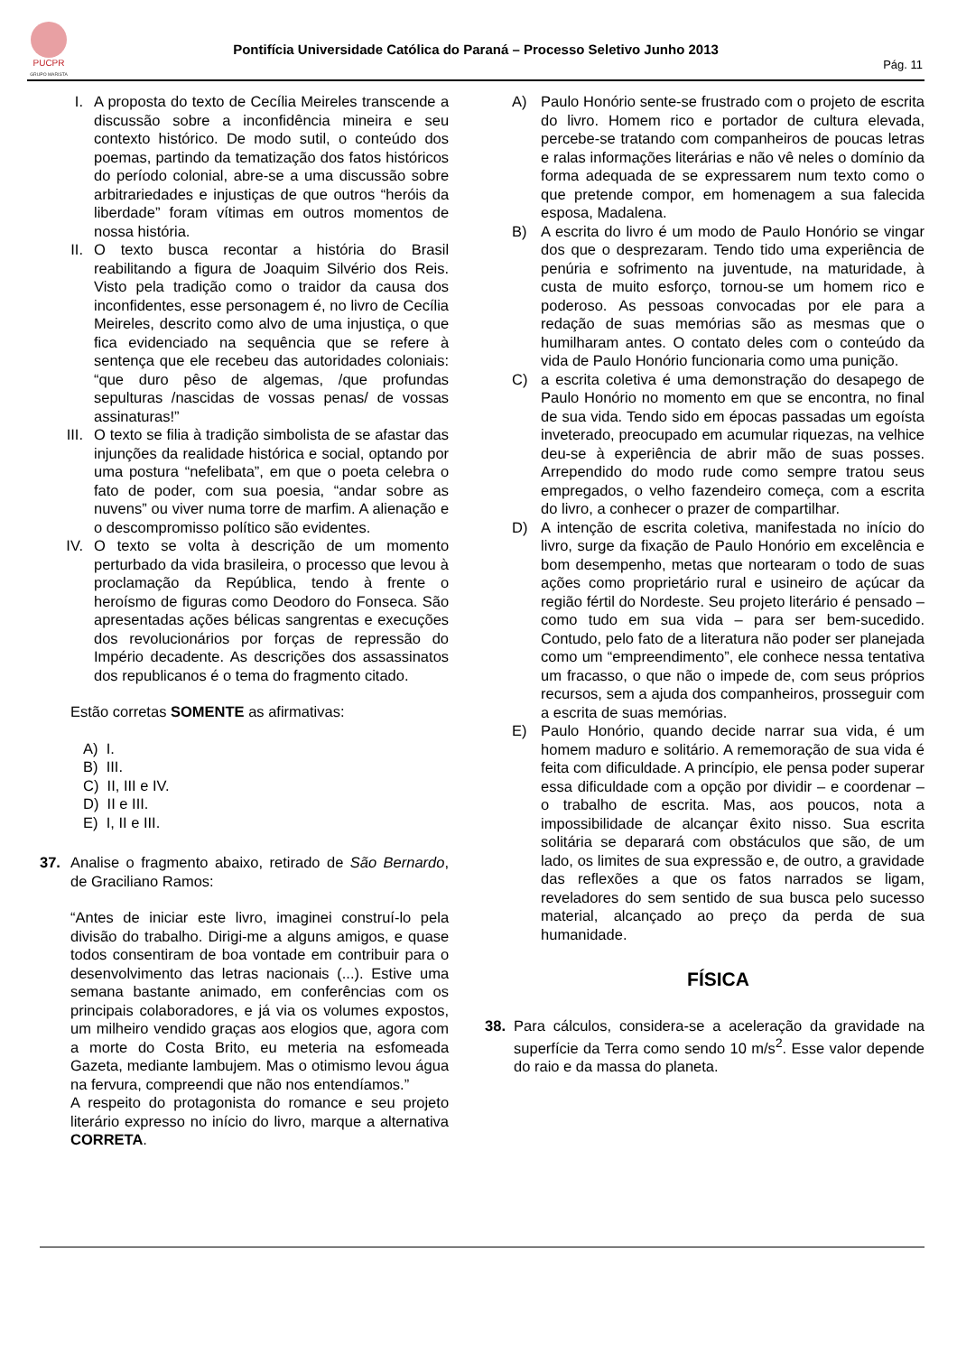PUCPR
GRUPO MARISTA
Pontifícia Universidade Católica do Paraná – Processo Seletivo Junho 2013
Pág. 11
I. A proposta do texto de Cecília Meireles transcende a discussão sobre a inconfidência mineira e seu contexto histórico. De modo sutil, o conteúdo dos poemas, partindo da tematização dos fatos históricos do período colonial, abre-se a uma discussão sobre arbitrariedades e injustiças de que outros “heróis da liberdade” foram vítimas em outros momentos de nossa história.
II. O texto busca recontar a história do Brasil reabilitando a figura de Joaquim Silvério dos Reis. Visto pela tradição como o traidor da causa dos inconfidentes, esse personagem é, no livro de Cecília Meireles, descrito como alvo de uma injustiça, o que fica evidenciado na sequência que se refere à sentença que ele recebeu das autoridades coloniais: “que duro pêso de algemas, /que profundas sepulturas /nascidas de vossas penas/ de vossas assinaturas!”
III. O texto se filia à tradição simbolista de se afastar das injunções da realidade histórica e social, optando por uma postura “nefelibata”, em que o poeta celebra o fato de poder, com sua poesia, “andar sobre as nuvens” ou viver numa torre de marfim. A alienação e o descompromisso político são evidentes.
IV. O texto se volta à descrição de um momento perturbado da vida brasileira, o processo que levou à proclamação da República, tendo à frente o heroísmo de figuras como Deodoro do Fonseca. São apresentadas ações bélicas sangrentas e execuções dos revolucionários por forças de repressão do Império decadente. As descrições dos assassinatos dos republicanos é o tema do fragmento citado.
Estão corretas SOMENTE as afirmativas:
A) I.
B) III.
C) II, III e IV.
D) II e III.
E) I, II e III.
37. Analise o fragmento abaixo, retirado de São Bernardo, de Graciliano Ramos:
“Antes de iniciar este livro, imaginei construí-lo pela divisão do trabalho. Dirigi-me a alguns amigos, e quase todos consentiram de boa vontade em contribuir para o desenvolvimento das letras nacionais (...). Estive uma semana bastante animado, em conferências com os principais colaboradores, e já via os volumes expostos, um milheiro vendido graças aos elogios que, agora com a morte do Costa Brito, eu meteria na esfomeada Gazeta, mediante lambujem. Mas o otimismo levou água na fervura, compreendi que não nos entendíamos.”
A respeito do protagonista do romance e seu projeto literário expresso no início do livro, marque a alternativa CORRETA.
A) Paulo Honório sente-se frustrado com o projeto de escrita do livro. Homem rico e portador de cultura elevada, percebe-se tratando com companheiros de poucas letras e ralas informações literárias e não vê neles o domínio da forma adequada de se expressarem num texto como o que pretende compor, em homenagem a sua falecida esposa, Madalena.
B) A escrita do livro é um modo de Paulo Honório se vingar dos que o desprezaram. Tendo tido uma experiência de penúria e sofrimento na juventude, na maturidade, à custa de muito esforço, tornou-se um homem rico e poderoso. As pessoas convocadas por ele para a redação de suas memórias são as mesmas que o humilharam antes. O contato deles com o conteúdo da vida de Paulo Honório funcionaria como uma punição.
C) a escrita coletiva é uma demonstração do desapego de Paulo Honório no momento em que se encontra, no final de sua vida. Tendo sido em épocas passadas um egoísta inveterado, preocupado em acumular riquezas, na velhice deu-se à experiência de abrir mão de suas posses. Arrependido do modo rude como sempre tratou seus empregados, o velho fazendeiro começa, com a escrita do livro, a conhecer o prazer de compartilhar.
D) A intenção de escrita coletiva, manifestada no início do livro, surge da fixação de Paulo Honório em excelência e bom desempenho, metas que nortearam o todo de suas ações como proprietário rural e usineiro de açúcar da região fértil do Nordeste. Seu projeto literário é pensado – como tudo em sua vida – para ser bem-sucedido. Contudo, pelo fato de a literatura não poder ser planejada como um “empreendimento”, ele conhece nessa tentativa um fracasso, o que não o impede de, com seus próprios recursos, sem a ajuda dos companheiros, prosseguir com a escrita de suas memórias.
E) Paulo Honório, quando decide narrar sua vida, é um homem maduro e solitário. A rememoração de sua vida é feita com dificuldade. A princípio, ele pensa poder superar essa dificuldade com a opção por dividir – e coordenar – o trabalho de escrita. Mas, aos poucos, nota a impossibilidade de alcançar êxito nisso. Sua escrita solitária se deparará com obstáculos que são, de um lado, os limites de sua expressão e, de outro, a gravidade das reflexões a que os fatos narrados se ligam, reveladores do sem sentido de sua busca pelo sucesso material, alcançado ao preço da perda de sua humanidade.
FÍSICA
38. Para cálculos, considera-se a aceleração da gravidade na superfície da Terra como sendo 10 m/s<sup>2</sup>. Esse valor depende do raio e da massa do planeta.